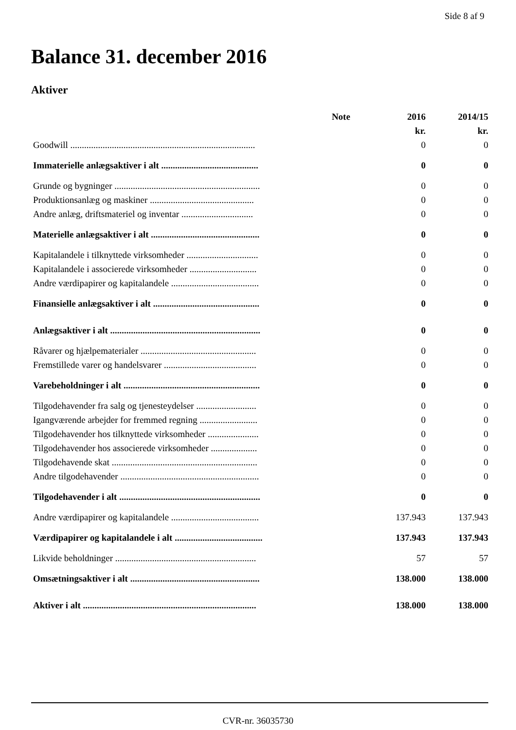Side 8 af 9
Balance 31. december 2016
Aktiver
| | Note | 2016 | 2014/15 |
| --- | --- | --- | --- |
| | | kr. | kr. |
| Goodwill ................................................................................ | | 0 | 0 |
| Immaterielle anlægsaktiver i alt .......................................... | | 0 | 0 |
| Grunde og bygninger ............................................................... | | 0 | 0 |
| Produktionsanlæg og maskiner ............................................. | | 0 | 0 |
| Andre anlæg, driftsmateriel og inventar ............................... | | 0 | 0 |
| Materielle anlægsaktiver i alt ............................................... | | 0 | 0 |
| Kapitalandele i tilknyttede virksomheder ............................... | | 0 | 0 |
| Kapitalandele i associerede virksomheder ............................. | | 0 | 0 |
| Andre værdipapirer og kapitalandele ...................................... | | 0 | 0 |
| Finansielle anlægsaktiver i alt .............................................. | | 0 | 0 |
| Anlægsaktiver i alt ................................................................. | | 0 | 0 |
| Råvarer og hjælpematerialer .................................................. | | 0 | 0 |
| Fremstillede varer og handelsvarer ........................................ | | 0 | 0 |
| Varebeholdninger i alt ........................................................... | | 0 | 0 |
| Tilgodehavender fra salg og tjenesteydelser .......................... | | 0 | 0 |
| Igangværende arbejder for fremmed regning ......................... | | 0 | 0 |
| Tilgodehavender hos tilknyttede virksomheder ...................... | | 0 | 0 |
| Tilgodehavender hos associerede virksomheder .................... | | 0 | 0 |
| Tilgodehavende skat ............................................................... | | 0 | 0 |
| Andre tilgodehavender ............................................................ | | 0 | 0 |
| Tilgodehavender i alt ............................................................. | | 0 | 0 |
| Andre værdipapirer og kapitalandele ...................................... | | 137.943 | 137.943 |
| Værdipapirer og kapitalandele i alt ...................................... | | 137.943 | 137.943 |
| Likvide beholdninger ............................................................. | | 57 | 57 |
| Omsætningsaktiver i alt ........................................................ | | 138.000 | 138.000 |
| Aktiver i alt ........................................................................... | | 138.000 | 138.000 |
CVR-nr. 36035730